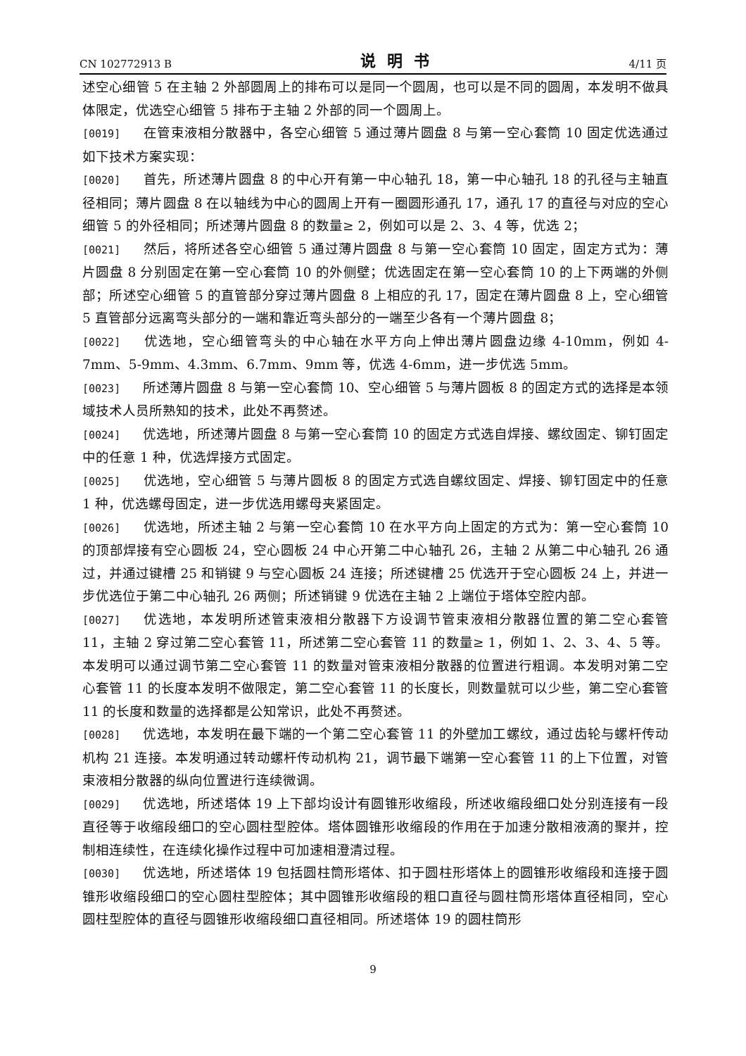CN 102772913 B 说明书 4/11 页
述空心细管 5 在主轴 2 外部圆周上的排布可以是同一个圆周，也可以是不同的圆周，本发明不做具体限定，优选空心细管 5 排布于主轴 2 外部的同一个圆周上。
[0019] 在管束液相分散器中，各空心细管 5 通过薄片圆盘 8 与第一空心套筒 10 固定优选通过如下技术方案实现：
[0020] 首先，所述薄片圆盘 8 的中心开有第一中心轴孔 18，第一中心轴孔 18 的孔径与主轴直径相同；薄片圆盘 8 在以轴线为中心的圆周上开有一圈圆形通孔 17，通孔 17 的直径与对应的空心细管 5 的外径相同；所述薄片圆盘 8 的数量≥ 2，例如可以是 2、3、4 等，优选 2；
[0021] 然后，将所述各空心细管 5 通过薄片圆盘 8 与第一空心套筒 10 固定，固定方式为：薄片圆盘 8 分别固定在第一空心套筒 10 的外侧壁；优选固定在第一空心套筒 10 的上下两端的外侧部；所述空心细管 5 的直管部分穿过薄片圆盘 8 上相应的孔 17，固定在薄片圆盘 8 上，空心细管 5 直管部分远离弯头部分的一端和靠近弯头部分的一端至少各有一个薄片圆盘 8；
[0022] 优选地，空心细管弯头的中心轴在水平方向上伸出薄片圆盘边缘 4-10mm，例如 4-7mm、5-9mm、4.3mm、6.7mm、9mm 等，优选 4-6mm，进一步优选 5mm。
[0023] 所述薄片圆盘 8 与第一空心套筒 10、空心细管 5 与薄片圆板 8 的固定方式的选择是本领域技术人员所熟知的技术，此处不再赘述。
[0024] 优选地，所述薄片圆盘 8 与第一空心套筒 10 的固定方式选自焊接、螺纹固定、铆钉固定中的任意 1 种，优选焊接方式固定。
[0025] 优选地，空心细管 5 与薄片圆板 8 的固定方式选自螺纹固定、焊接、铆钉固定中的任意 1 种，优选螺母固定，进一步优选用螺母夹紧固定。
[0026] 优选地，所述主轴 2 与第一空心套筒 10 在水平方向上固定的方式为：第一空心套筒 10 的顶部焊接有空心圆板 24，空心圆板 24 中心开第二中心轴孔 26，主轴 2 从第二中心轴孔 26 通过，并通过键槽 25 和销键 9 与空心圆板 24 连接；所述键槽 25 优选开于空心圆板 24 上，并进一步优选位于第二中心轴孔 26 两侧；所述销键 9 优选在主轴 2 上端位于塔体空腔内部。
[0027] 优选地，本发明所述管束液相分散器下方设调节管束液相分散器位置的第二空心套管 11，主轴 2 穿过第二空心套管 11，所述第二空心套管 11 的数量≥ 1，例如 1、2、3、4、5 等。本发明可以通过调节第二空心套管 11 的数量对管束液相分散器的位置进行粗调。本发明对第二空心套管 11 的长度本发明不做限定，第二空心套管 11 的长度长，则数量就可以少些，第二空心套管 11 的长度和数量的选择都是公知常识，此处不再赘述。
[0028] 优选地，本发明在最下端的一个第二空心套管 11 的外壁加工螺纹，通过齿轮与螺杆传动机构 21 连接。本发明通过转动螺杆传动机构 21，调节最下端第一空心套管 11 的上下位置，对管束液相分散器的纵向位置进行连续微调。
[0029] 优选地，所述塔体 19 上下部均设计有圆锥形收缩段，所述收缩段细口处分别连接有一段直径等于收缩段细口的空心圆柱型腔体。塔体圆锥形收缩段的作用在于加速分散相液滴的聚并，控制相连续性，在连续化操作过程中可加速相澄清过程。
[0030] 优选地，所述塔体 19 包括圆柱筒形塔体、扣于圆柱形塔体上的圆锥形收缩段和连接于圆锥形收缩段细口的空心圆柱型腔体；其中圆锥形收缩段的粗口直径与圆柱筒形塔体直径相同，空心圆柱型腔体的直径与圆锥形收缩段细口直径相同。所述塔体 19 的圆柱筒形
9